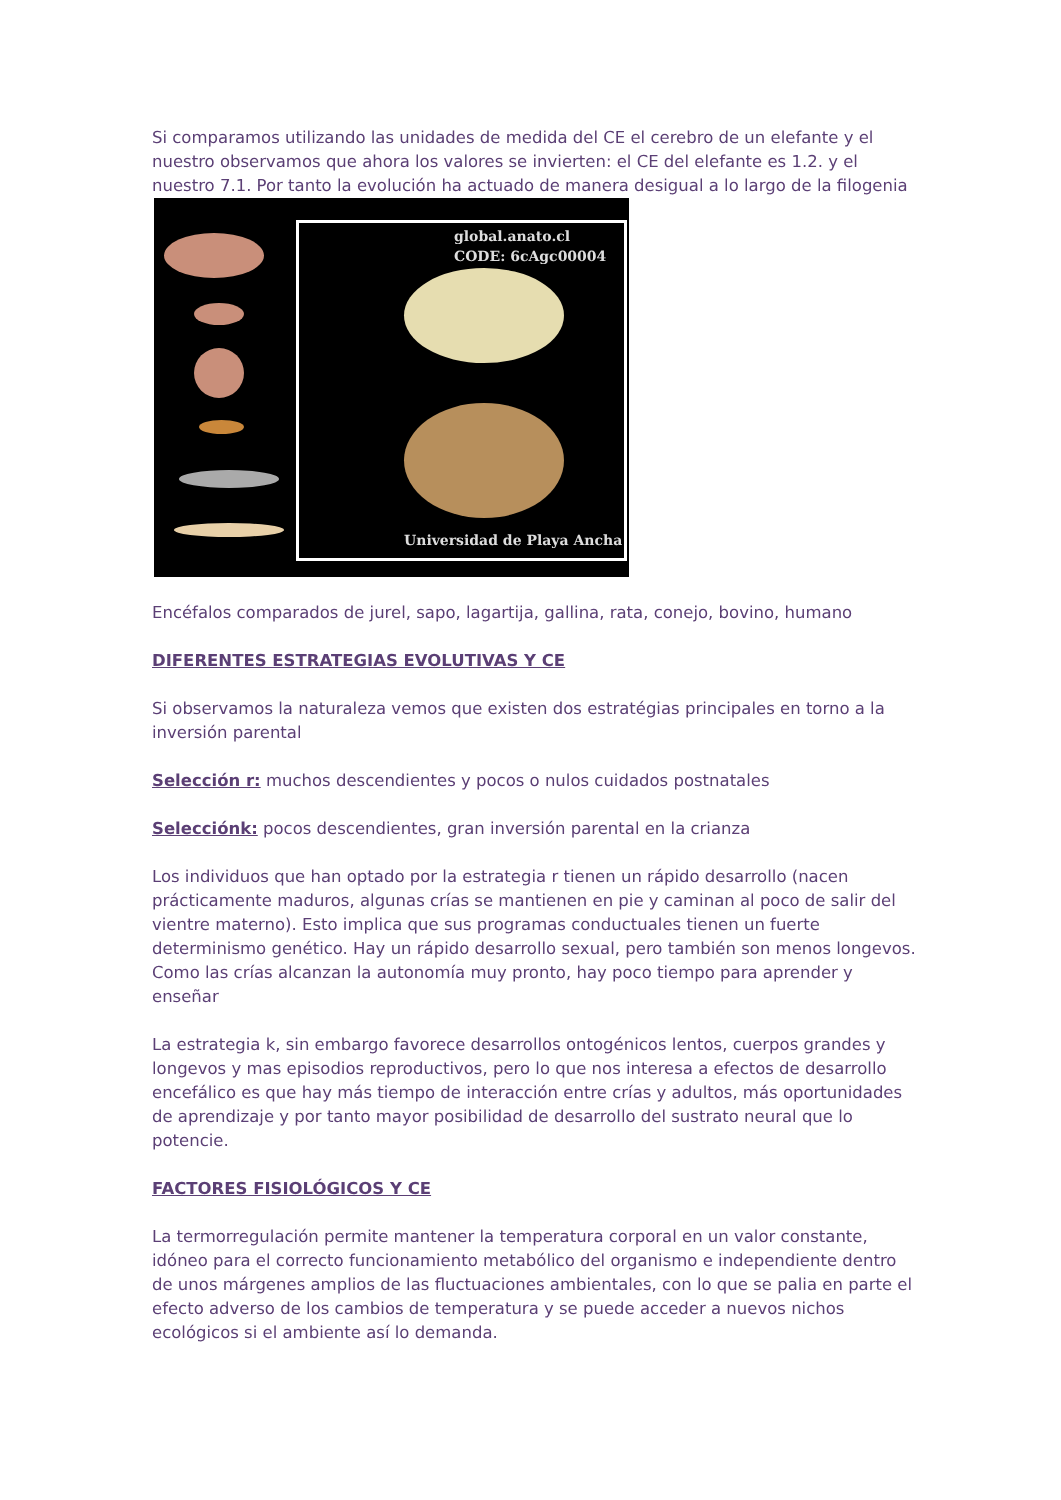Si comparamos utilizando las unidades de medida del CE el cerebro de un elefante y el nuestro observamos que ahora los valores se invierten: el CE del elefante es 1.2. y el nuestro 7.1. Por tanto la evolución ha actuado de manera desigual a lo largo de la filogenia
global.anato.cl
CODE: 6cAgc00004
Universidad de Playa Ancha
Encéfalos comparados de jurel, sapo, lagartija, gallina, rata, conejo, bovino, humano
DIFERENTES ESTRATEGIAS EVOLUTIVAS Y CE
Si observamos la naturaleza vemos que existen dos estratégias principales en torno a la inversión parental
Selección r: muchos descendientes y pocos o nulos cuidados postnatales
Selecciónk: pocos descendientes, gran inversión parental en la crianza
Los individuos que han optado por la estrategia r tienen un rápido desarrollo (nacen prácticamente maduros, algunas crías se mantienen en pie y caminan al poco de salir del vientre materno). Esto implica que sus programas conductuales tienen un fuerte determinismo genético. Hay un rápido desarrollo sexual, pero también son menos longevos. Como las crías alcanzan la autonomía muy pronto, hay poco tiempo para aprender y enseñar
La estrategia k, sin embargo favorece desarrollos ontogénicos lentos, cuerpos grandes y longevos y mas episodios reproductivos, pero lo que nos interesa a efectos de desarrollo encefálico es que hay más tiempo de interacción entre crías y adultos, más oportunidades de aprendizaje y por tanto mayor posibilidad de desarrollo del sustrato neural que lo potencie.
FACTORES FISIOLÓGICOS Y CE
La termorregulación permite mantener la temperatura corporal en un valor constante, idóneo para el correcto funcionamiento metabólico del organismo e independiente dentro de unos márgenes amplios de las fluctuaciones ambientales, con lo que se palia en parte el efecto adverso de los cambios de temperatura y se puede acceder a nuevos nichos ecológicos si el ambiente así lo demanda.